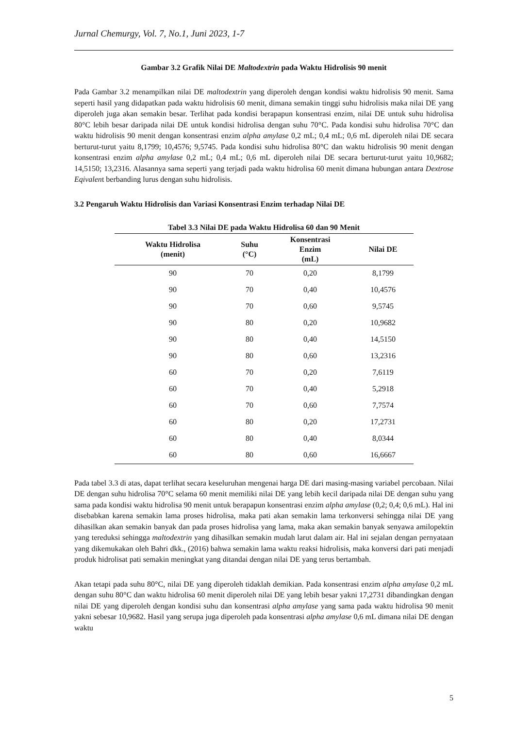Jurnal Chemurgy, Vol. 7, No.1, Juni 2023, 1-7
Gambar 3.2 Grafik Nilai DE Maltodextrin pada Waktu Hidrolisis 90 menit
Pada Gambar 3.2 menampilkan nilai DE maltodextrin yang diperoleh dengan kondisi waktu hidrolisis 90 menit. Sama seperti hasil yang didapatkan pada waktu hidrolisis 60 menit, dimana semakin tinggi suhu hidrolisis maka nilai DE yang diperoleh juga akan semakin besar. Terlihat pada kondisi berapapun konsentrasi enzim, nilai DE untuk suhu hidrolisa 80°C lebih besar daripada nilai DE untuk kondisi hidrolisa dengan suhu 70°C. Pada kondisi suhu hidrolisa 70°C dan waktu hidrolisis 90 menit dengan konsentrasi enzim alpha amylase 0,2 mL; 0,4 mL; 0,6 mL diperoleh nilai DE secara berturut-turut yaitu 8,1799; 10,4576; 9,5745. Pada kondisi suhu hidrolisa 80°C dan waktu hidrolisis 90 menit dengan konsentrasi enzim alpha amylase 0,2 mL; 0,4 mL; 0,6 mL diperoleh nilai DE secara berturut-turut yaitu 10,9682; 14,5150; 13,2316. Alasannya sama seperti yang terjadi pada waktu hidrolisa 60 menit dimana hubungan antara Dextrose Eqivalent berbanding lurus dengan suhu hidrolisis.
3.2 Pengaruh Waktu Hidrolisis dan Variasi Konsentrasi Enzim terhadap Nilai DE
Tabel 3.3 Nilai DE pada Waktu Hidrolisa 60 dan 90 Menit
| Waktu Hidrolisa (menit) | Suhu (°C) | Konsentrasi Enzim (mL) | Nilai DE |
| --- | --- | --- | --- |
| 90 | 70 | 0,20 | 8,1799 |
| 90 | 70 | 0,40 | 10,4576 |
| 90 | 70 | 0,60 | 9,5745 |
| 90 | 80 | 0,20 | 10,9682 |
| 90 | 80 | 0,40 | 14,5150 |
| 90 | 80 | 0,60 | 13,2316 |
| 60 | 70 | 0,20 | 7,6119 |
| 60 | 70 | 0,40 | 5,2918 |
| 60 | 70 | 0,60 | 7,7574 |
| 60 | 80 | 0,20 | 17,2731 |
| 60 | 80 | 0,40 | 8,0344 |
| 60 | 80 | 0,60 | 16,6667 |
Pada tabel 3.3 di atas, dapat terlihat secara keseluruhan mengenai harga DE dari masing-masing variabel percobaan. Nilai DE dengan suhu hidrolisa 70°C selama 60 menit memiliki nilai DE yang lebih kecil daripada nilai DE dengan suhu yang sama pada kondisi waktu hidrolisa 90 menit untuk berapapun konsentrasi enzim alpha amylase (0,2; 0,4; 0,6 mL). Hal ini disebabkan karena semakin lama proses hidrolisa, maka pati akan semakin lama terkonversi sehingga nilai DE yang dihasilkan akan semakin banyak dan pada proses hidrolisa yang lama, maka akan semakin banyak senyawa amilopektin yang tereduksi sehingga maltodextrin yang dihasilkan semakin mudah larut dalam air. Hal ini sejalan dengan pernyataan yang dikemukakan oleh Bahri dkk., (2016) bahwa semakin lama waktu reaksi hidrolisis, maka konversi dari pati menjadi produk hidrolisat pati semakin meningkat yang ditandai dengan nilai DE yang terus bertambah.
Akan tetapi pada suhu 80°C, nilai DE yang diperoleh tidaklah demikian. Pada konsentrasi enzim alpha amylase 0,2 mL dengan suhu 80°C dan waktu hidrolisa 60 menit diperoleh nilai DE yang lebih besar yakni 17,2731 dibandingkan dengan nilai DE yang diperoleh dengan kondisi suhu dan konsentrasi alpha amylase yang sama pada waktu hidrolisa 90 menit yakni sebesar 10,9682. Hasil yang serupa juga diperoleh pada konsentrasi alpha amylase 0,6 mL dimana nilai DE dengan waktu
5